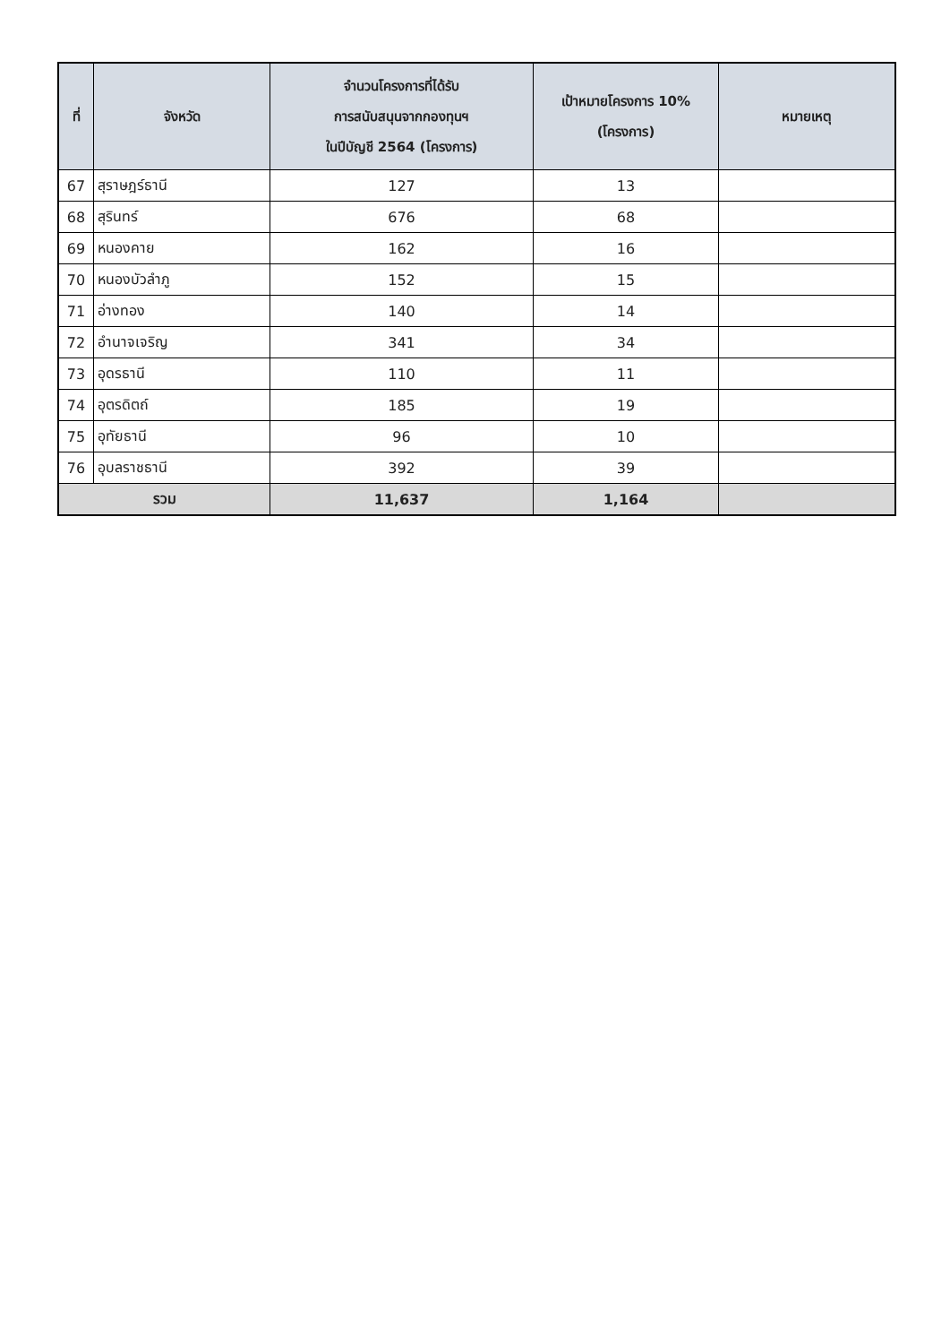| ที่ | จังหวัด | จำนวนโครงการที่ได้รับ การสนับสนุนจากกองทุนฯ ในปีบัญชี 2564 (โครงการ) | เป้าหมายโครงการ 10% (โครงการ) | หมายเหตุ |
| --- | --- | --- | --- | --- |
| 67 | สุราษฎร์ธานี | 127 | 13 | |
| 68 | สุรินทร์ | 676 | 68 | |
| 69 | หนองคาย | 162 | 16 | |
| 70 | หนองบัวลำภู | 152 | 15 | |
| 71 | อ่างทอง | 140 | 14 | |
| 72 | อำนาจเจริญ | 341 | 34 | |
| 73 | อุดรธานี | 110 | 11 | |
| 74 | อุตรดิตถ์ | 185 | 19 | |
| 75 | อุทัยธานี | 96 | 10 | |
| 76 | อุบลราชธานี | 392 | 39 | |
| รวม | | 11,637 | 1,164 | |